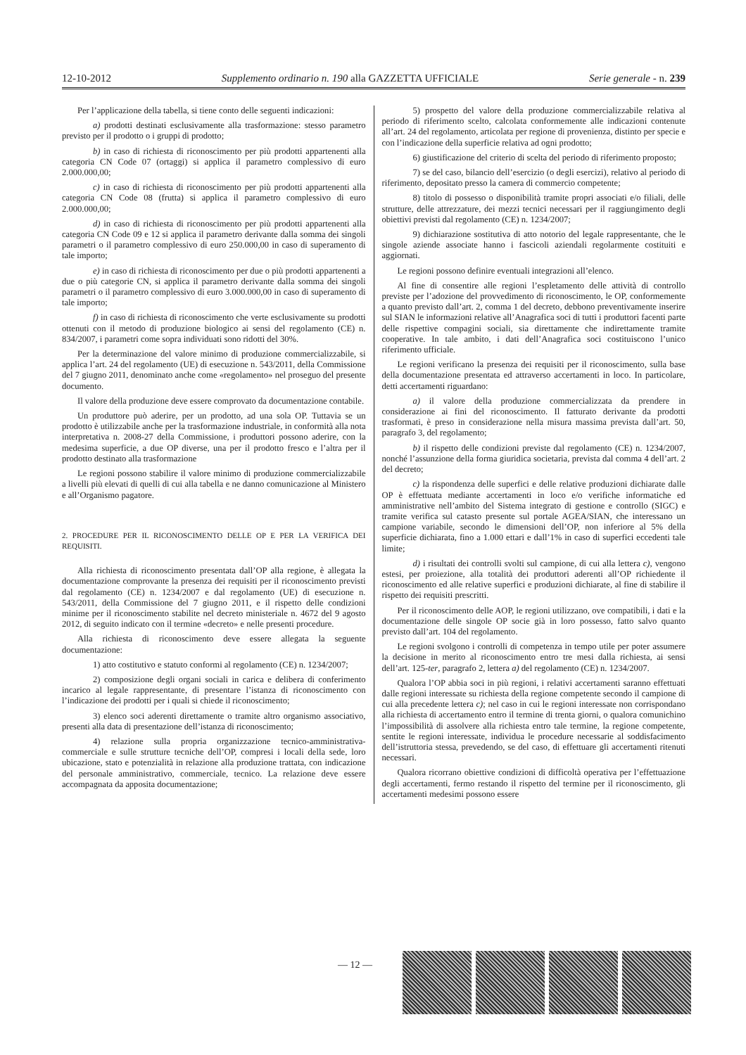12-10-2012 Supplemento ordinario n. 190 alla GAZZETTA UFFICIALE Serie generale - n. 239
Per l’applicazione della tabella, si tiene conto delle seguenti indicazioni:
a) prodotti destinati esclusivamente alla trasformazione: stesso parametro previsto per il prodotto o i gruppi di prodotto;
b) in caso di richiesta di riconoscimento per più prodotti appartenenti alla categoria CN Code 07 (ortaggi) si applica il parametro complessivo di euro 2.000.000,00;
c) in caso di richiesta di riconoscimento per più prodotti appartenenti alla categoria CN Code 08 (frutta) si applica il parametro complessivo di euro 2.000.000,00;
d) in caso di richiesta di riconoscimento per più prodotti appartenenti alla categoria CN Code 09 e 12 si applica il parametro derivante dalla somma dei singoli parametri o il parametro complessivo di euro 250.000,00 in caso di superamento di tale importo;
e) in caso di richiesta di riconoscimento per due o più prodotti appartenenti a due o più categorie CN, si applica il parametro derivante dalla somma dei singoli parametri o il parametro complessivo di euro 3.000.000,00 in caso di superamento di tale importo;
f) in caso di richiesta di riconoscimento che verte esclusivamente su prodotti ottenuti con il metodo di produzione biologico ai sensi del regolamento (CE) n. 834/2007, i parametri come sopra individuati sono ridotti del 30%.
Per la determinazione del valore minimo di produzione commercializzabile, si applica l’art. 24 del regolamento (UE) di esecuzione n. 543/2011, della Commissione del 7 giugno 2011, denominato anche come «regolamento» nel proseguo del presente documento.
Il valore della produzione deve essere comprovato da documentazione contabile.
Un produttore può aderire, per un prodotto, ad una sola OP. Tuttavia se un prodotto è utilizzabile anche per la trasformazione industriale, in conformità alla nota interpretativa n. 2008-27 della Commissione, i produttori possono aderire, con la medesima superficie, a due OP diverse, una per il prodotto fresco e l’altra per il prodotto destinato alla trasformazione
Le regioni possono stabilire il valore minimo di produzione commercializzabile a livelli più elevati di quelli di cui alla tabella e ne danno comunicazione al Ministero e all’Organismo pagatore.
2. PROCEDURE PER IL RICONOSCIMENTO DELLE OP E PER LA VERIFICA DEI REQUISITI.
Alla richiesta di riconoscimento presentata dall’OP alla regione, è allegata la documentazione comprovante la presenza dei requisiti per il riconoscimento previsti dal regolamento (CE) n. 1234/2007 e dal regolamento (UE) di esecuzione n. 543/2011, della Commissione del 7 giugno 2011, e il rispetto delle condizioni minime per il riconoscimento stabilite nel decreto ministeriale n. 4672 del 9 agosto 2012, di seguito indicato con il termine «decreto» e nelle presenti procedure.
Alla richiesta di riconoscimento deve essere allegata la seguente documentazione:
1) atto costitutivo e statuto conformi al regolamento (CE) n. 1234/2007;
2) composizione degli organi sociali in carica e delibera di conferimento incarico al legale rappresentante, di presentare l’istanza di riconoscimento con l’indicazione dei prodotti per i quali si chiede il riconoscimento;
3) elenco soci aderenti direttamente o tramite altro organismo associativo, presenti alla data di presentazione dell’istanza di riconoscimento;
4) relazione sulla propria organizzazione tecnico-amministrativa-commerciale e sulle strutture tecniche dell’OP, compresi i locali della sede, loro ubicazione, stato e potenzialità in relazione alla produzione trattata, con indicazione del personale amministrativo, commerciale, tecnico. La relazione deve essere accompagnata da apposita documentazione;
5) prospetto del valore della produzione commercializzabile relativa al periodo di riferimento scelto, calcolata conformemente alle indicazioni contenute all’art. 24 del regolamento, articolata per regione di provenienza, distinto per specie e con l’indicazione della superficie relativa ad ogni prodotto;
6) giustificazione del criterio di scelta del periodo di riferimento proposto;
7) se del caso, bilancio dell’esercizio (o degli esercizi), relativo al periodo di riferimento, depositato presso la camera di commercio competente;
8) titolo di possesso o disponibilità tramite propri associati e/o filiali, delle strutture, delle attrezzature, dei mezzi tecnici necessari per il raggiungimento degli obiettivi previsti dal regolamento (CE) n. 1234/2007;
9) dichiarazione sostitutiva di atto notorio del legale rappresentante, che le singole aziende associate hanno i fascicoli aziendali regolarmente costituiti e aggiornati.
Le regioni possono definire eventuali integrazioni all’elenco.
Al fine di consentire alle regioni l’espletamento delle attività di controllo previste per l’adozione del provvedimento di riconoscimento, le OP, conformemente a quanto previsto dall’art. 2, comma 1 del decreto, debbono preventivamente inserire sul SIAN le informazioni relative all’Anagrafica soci di tutti i produttori facenti parte delle rispettive compagini sociali, sia direttamente che indirettamente tramite cooperative. In tale ambito, i dati dell’Anagrafica soci costituiscono l’unico riferimento ufficiale.
Le regioni verificano la presenza dei requisiti per il riconoscimento, sulla base della documentazione presentata ed attraverso accertamenti in loco. In particolare, detti accertamenti riguardano:
a) il valore della produzione commercializzata da prendere in considerazione ai fini del riconoscimento. Il fatturato derivante da prodotti trasformati, è preso in considerazione nella misura massima prevista dall’art. 50, paragrafo 3, del regolamento;
b) il rispetto delle condizioni previste dal regolamento (CE) n. 1234/2007, nonché l’assunzione della forma giuridica societaria, prevista dal comma 4 dell’art. 2 del decreto;
c) la rispondenza delle superfici e delle relative produzioni dichiarate dalle OP è effettuata mediante accertamenti in loco e/o verifiche informatiche ed amministrative nell’ambito del Sistema integrato di gestione e controllo (SIGC) e tramite verifica sul catasto presente sul portale AGEA/SIAN, che interessano un campione variabile, secondo le dimensioni dell’OP, non inferiore al 5% della superficie dichiarata, fino a 1.000 ettari e dall’1% in caso di superfici eccedenti tale limite;
d) i risultati dei controlli svolti sul campione, di cui alla lettera c), vengono estesi, per proiezione, alla totalità dei produttori aderenti all’OP richiedente il riconoscimento ed alle relative superfici e produzioni dichiarate, al fine di stabilire il rispetto dei requisiti prescritti.
Per il riconoscimento delle AOP, le regioni utilizzano, ove compatibili, i dati e la documentazione delle singole OP socie già in loro possesso, fatto salvo quanto previsto dall’art. 104 del regolamento.
Le regioni svolgono i controlli di competenza in tempo utile per poter assumere la decisione in merito al riconoscimento entro tre mesi dalla richiesta, ai sensi dell’art. 125-ter, paragrafo 2, lettera a) del regolamento (CE) n. 1234/2007.
Qualora l’OP abbia soci in più regioni, i relativi accertamenti saranno effettuati dalle regioni interessate su richiesta della regione competente secondo il campione di cui alla precedente lettera c); nel caso in cui le regioni interessate non corrispondano alla richiesta di accertamento entro il termine di trenta giorni, o qualora comunichino l’impossibilità di assolvere alla richiesta entro tale termine, la regione competente, sentite le regioni interessate, individua le procedure necessarie al soddisfacimento dell’istruttoria stessa, prevedendo, se del caso, di effettuare gli accertamenti ritenuti necessari.
Qualora ricorrano obiettive condizioni di difficoltà operativa per l’effettuazione degli accertamenti, fermo restando il rispetto del termine per il riconoscimento, gli accertamenti medesimi possono essere
— 12 —